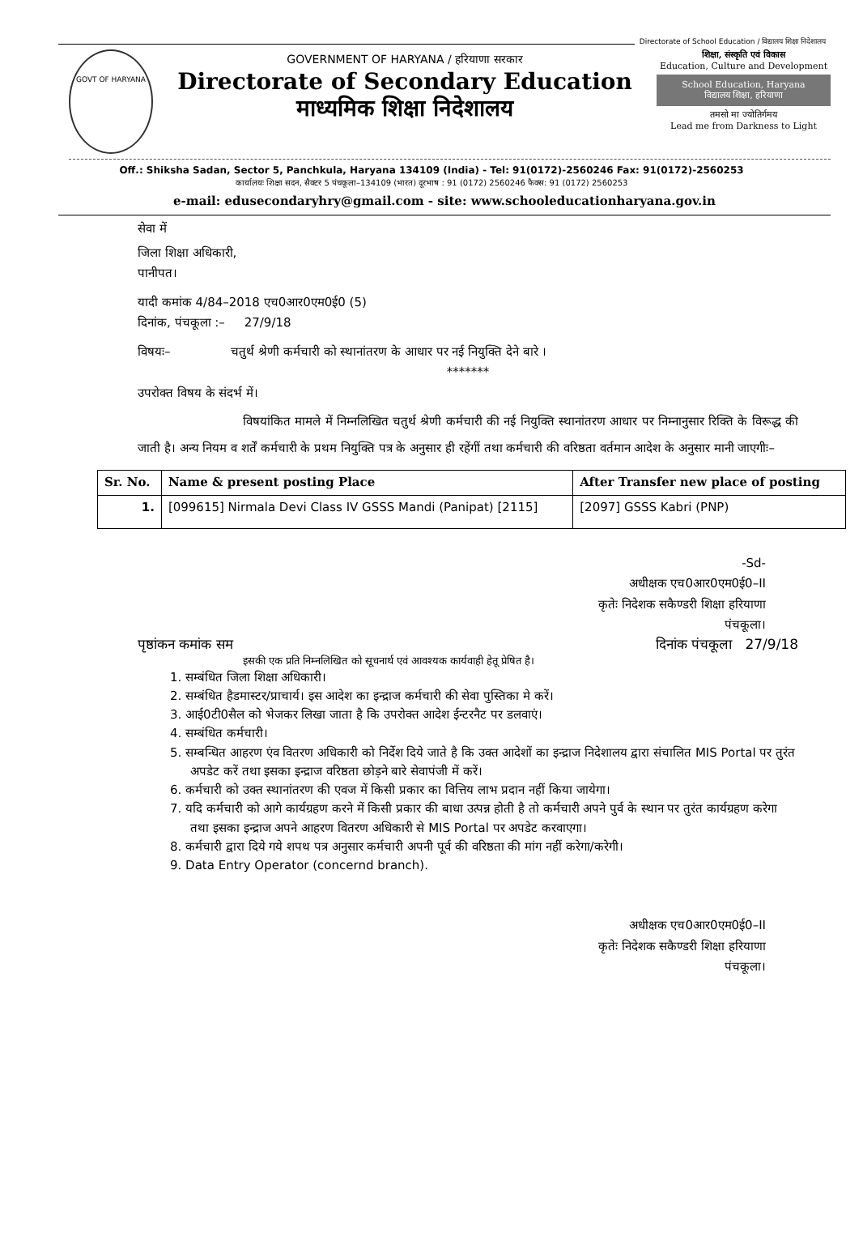Directorate of School Education / विद्यालय शिक्षा निदेशालय
GOVT OF HARYANA
GOVERNMENT OF HARYANA / हरियाणा सरकार
Directorate of Secondary Education
माध्यमिक शिक्षा निदेशालय
शिक्षा, संस्कृति एवं विकास
Education, Culture and Development
School Education, Haryana
विद्यालय शिक्षा, हरियाणा
तमसो मा ज्योतिर्गमय
Lead me from Darkness to Light
Off.: Shiksha Sadan, Sector 5, Panchkula, Haryana 134109 (India) - Tel: 91(0172)-2560246 Fax: 91(0172)-2560253
कार्यालयः शिक्षा सदन, सैक्टर 5 पंचकूला–134109 (भारत) दूरभाष : 91 (0172) 2560246 फैक्स: 91 (0172) 2560253
e-mail: edusecondaryhry@gmail.com - site: www.schooleducationharyana.gov.in
सेवा में
जिला शिक्षा अधिकारी,
पानीपत।
यादी कमांक 4/84–2018 एच0आर0एम0ई0 (5)
दिनांक, पंचकूला :– 27/9/18
विषयः– चतुर्थ श्रेणी कर्मचारी को स्थानांतरण के आधार पर नई नियुक्ति देने बारे ।
*******
उपरोक्त विषय के संदर्भ में।
विषयांकित मामले में निम्नलिखित चतुर्थ श्रेणी कर्मचारी की नई नियुक्ति स्थानांतरण आधार पर निम्नानुसार रिक्ति के विरूद्ध की जाती है। अन्य नियम व शर्तें कर्मचारी के प्रथम नियुक्ति पत्र के अनुसार ही रहेंगीं तथा कर्मचारी की वरिष्ठता वर्तमान आदेश के अनुसार मानी जाएगीः–
| Sr. No. | Name & present posting Place | After Transfer new place of posting |
| --- | --- | --- |
| 1. | [099615] Nirmala Devi Class IV GSSS Mandi (Panipat) [2115] | [2097] GSSS Kabri (PNP) |
-Sd-
अधीक्षक एच0आर0एम0ई0–II
कृतेः निदेशक सकैण्डरी शिक्षा हरियाणा
पंचकूला।
पृष्ठांकन कमांक सम दिनांक पंचकूला 27/9/18
इसकी एक प्रति निम्नलिखित को सूचनार्थ एवं आवश्यक कार्यवाही हेतू प्रेषित है।
1. सम्बंधित जिला शिक्षा अधिकारी।
2. सम्बंधित हैडमास्टर/प्राचार्य। इस आदेश का इन्द्राज कर्मचारी की सेवा पुस्तिका मे करें।
3. आई0टी0सैल को भेजकर लिखा जाता है कि उपरोक्त आदेश ईन्टरनैट पर डलवाएं।
4. सम्बंधित कर्मचारी।
5. सम्बन्धित आहरण एंव वितरण अधिकारी को निर्देश दिये जाते है कि उक्त आदेशों का इन्द्राज निदेशालय द्वारा संचालित MIS Portal पर तुरंत अपडेट करें तथा इसका इन्द्राज वरिष्ठता छोड़ने बारे सेवापंजी में करें।
6. कर्मचारी को उक्त स्थानांतरण की एवज में किसी प्रकार का वित्तिय लाभ प्रदान नहीं किया जायेगा।
7. यदि कर्मचारी को आगे कार्यग्रहण करने में किसी प्रकार की बाधा उत्पन्न होती है तो कर्मचारी अपने पुर्व के स्थान पर तुरंत कार्यग्रहण करेगा तथा इसका इन्द्राज अपने आहरण वितरण अधिकारी से MIS Portal पर अपडेट करवाएगा।
8. कर्मचारी द्वारा दिये गये शपथ पत्र अनुसार कर्मचारी अपनी पूर्व की वरिष्ठता की मांग नहीं करेगा/करेगी।
9. Data Entry Operator (concernd branch).
अधीक्षक एच0आर0एम0ई0–II
कृतेः निदेशक सकैण्डरी शिक्षा हरियाणा
पंचकूला।